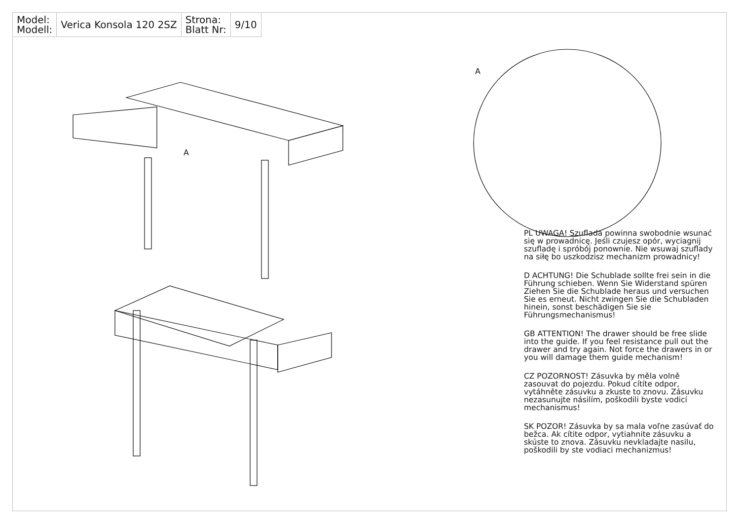| Model: Modell: | Verica Konsola 120 2SZ | Strona: Blatt Nr: | 9/10 |
A
A
PL UWAGA! Szuflada powinna swobodnie wsunać się w prowadnicę. Jeśli czujesz opór, wyciagnij szufladę i spróbój ponownie. Nie wsuwaj szuflady na siłę bo uszkodzisz mechanizm prowadnicy!
D ACHTUNG! Die Schublade sollte frei sein in die Führung schieben. Wenn Sie Widerstand spüren Ziehen Sie die Schublade heraus und versuchen Sie es erneut. Nicht zwingen Sie die Schubladen hinein, sonst beschädigen Sie sie Führungsmechanismus!
GB ATTENTION! The drawer should be free slide into the guide. If you feel resistance pull out the drawer and try again. Not force the drawers in or you will damage them guide mechanism!
CZ POZORNOST! Zásuvka by měla volně zasouvat do pojezdu. Pokud cítíte odpor, vytáhněte zásuvku a zkuste to znovu. Zásuvku nezasunujte násilím, poškodili byste vodicí mechanismus!
SK POZOR! Zásuvka by sa mala voľne zasúvať do bežca. Ak cítite odpor, vytiahnite zásuvku a skúste to znova. Zásuvku nevkladajte nasilu, poškodili by ste vodiaci mechanizmus!